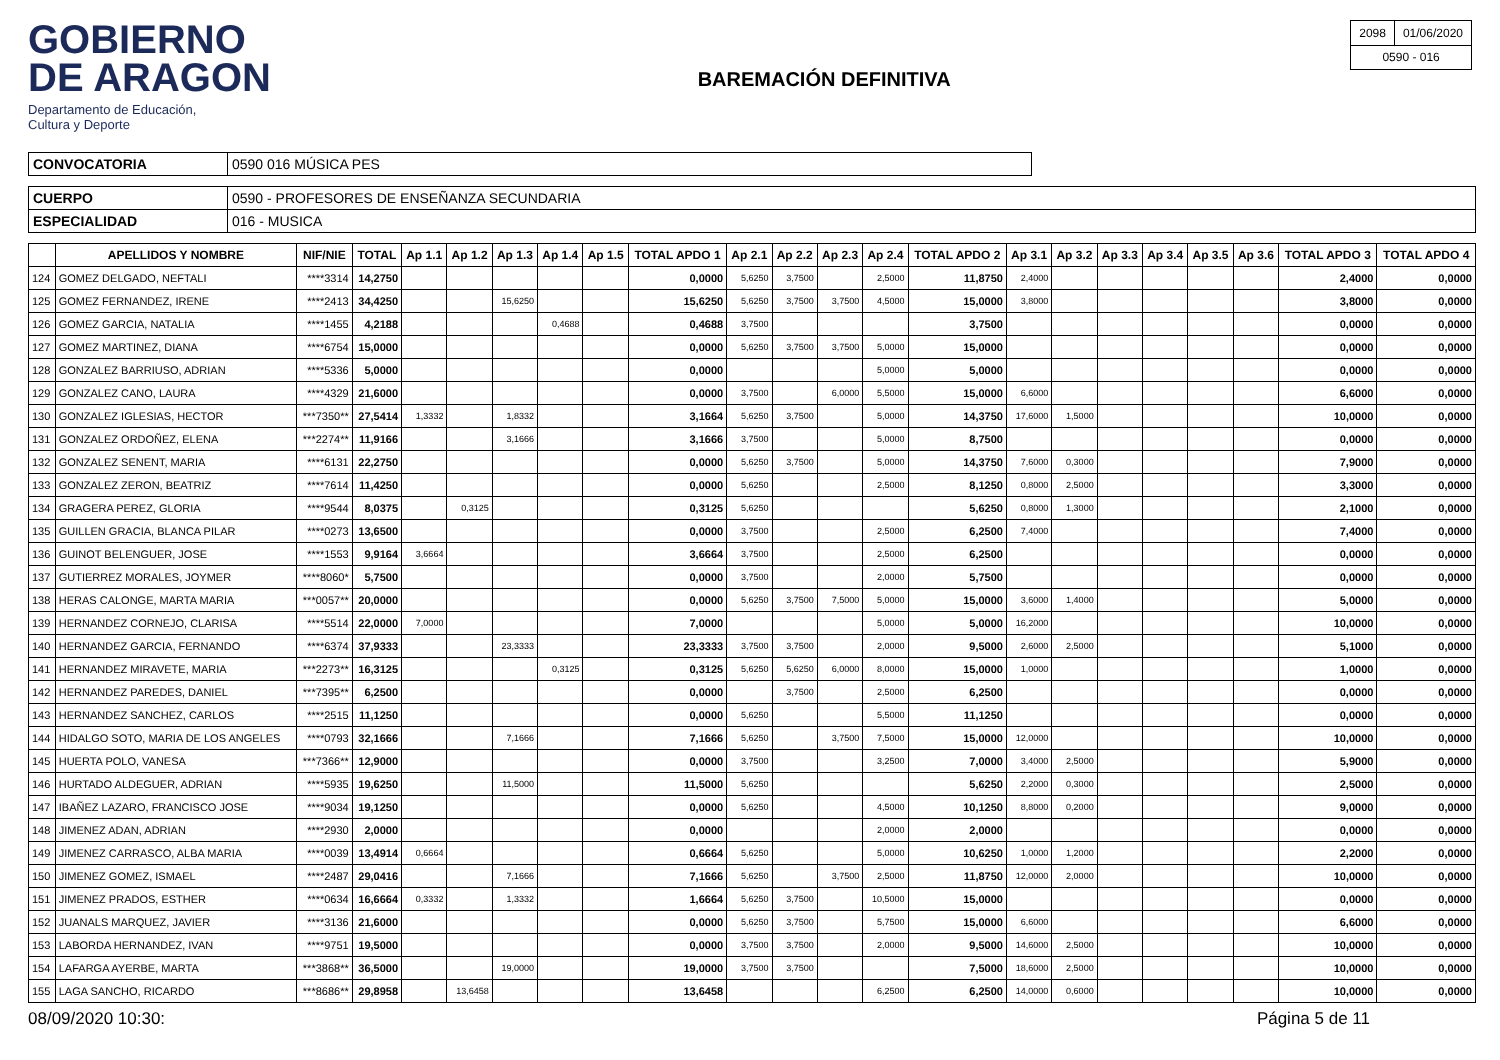GOBIERNO
DE ARAGON
Departamento de Educación,
Cultura y Deporte
BAREMACIÓN DEFINITIVA
| 2098 | 01/06/2020 |
| 0590 - 016 | |
| CONVOCATORIA | 0590 016 MÚSICA PES |
| CUERPO | 0590 - PROFESORES DE ENSEÑANZA SECUNDARIA |
| ESPECIALIDAD | 016 - MUSICA |
| | APELLIDOS Y NOMBRE | NIF/NIE | TOTAL | Ap 1.1 | Ap 1.2 | Ap 1.3 | Ap 1.4 | Ap 1.5 | TOTAL APDO 1 | Ap 2.1 | Ap 2.2 | Ap 2.3 | Ap 2.4 | TOTAL APDO 2 | Ap 3.1 | Ap 3.2 | Ap 3.3 | Ap 3.4 | Ap 3.5 | Ap 3.6 | TOTAL APDO 3 | TOTAL APDO 4 |
| --- | --- | --- | --- | --- | --- | --- | --- | --- | --- | --- | --- | --- | --- | --- | --- | --- | --- | --- | --- | --- | --- | --- |
| 124 | GOMEZ DELGADO, NEFTALI | ****3314 | 14,2750 | | | | | | 0,0000 | 5,6250 | 3,7500 | | 2,5000 | 11,8750 | 2,4000 | | | | | | 2,4000 | 0,0000 |
| 125 | GOMEZ FERNANDEZ, IRENE | ****2413 | 34,4250 | | | 15,6250 | | | 15,6250 | 5,6250 | 3,7500 | 3,7500 | 4,5000 | 15,0000 | 3,8000 | | | | | | 3,8000 | 0,0000 |
| 126 | GOMEZ GARCIA, NATALIA | ****1455 | 4,2188 | | | | 0,4688 | | 0,4688 | 3,7500 | | | | 3,7500 | | | | | | | 0,0000 | 0,0000 |
| 127 | GOMEZ MARTINEZ, DIANA | ****6754 | 15,0000 | | | | | | 0,0000 | 5,6250 | 3,7500 | 3,7500 | 5,0000 | 15,0000 | | | | | | | 0,0000 | 0,0000 |
| 128 | GONZALEZ BARRIUSO, ADRIAN | ****5336 | 5,0000 | | | | | | 0,0000 | | | | 5,0000 | 5,0000 | | | | | | | 0,0000 | 0,0000 |
| 129 | GONZALEZ CANO, LAURA | ****4329 | 21,6000 | | | | | | 0,0000 | 3,7500 | | 6,0000 | 5,5000 | 15,0000 | 6,6000 | | | | | | 6,6000 | 0,0000 |
| 130 | GONZALEZ IGLESIAS, HECTOR | ***7350** | 27,5414 | 1,3332 | | 1,8332 | | | 3,1664 | 5,6250 | 3,7500 | | 5,0000 | 14,3750 | 17,6000 | 1,5000 | | | | | 10,0000 | 0,0000 |
| 131 | GONZALEZ ORDOÑEZ, ELENA | ***2274** | 11,9166 | | | 3,1666 | | | 3,1666 | 3,7500 | | | 5,0000 | 8,7500 | | | | | | | 0,0000 | 0,0000 |
| 132 | GONZALEZ SENENT, MARIA | ****6131 | 22,2750 | | | | | | 0,0000 | 5,6250 | 3,7500 | | 5,0000 | 14,3750 | 7,6000 | 0,3000 | | | | | 7,9000 | 0,0000 |
| 133 | GONZALEZ ZERON, BEATRIZ | ****7614 | 11,4250 | | | | | | 0,0000 | 5,6250 | | | 2,5000 | 8,1250 | 0,8000 | 2,5000 | | | | | 3,3000 | 0,0000 |
| 134 | GRAGERA PEREZ, GLORIA | ****9544 | 8,0375 | | 0,3125 | | | | 0,3125 | 5,6250 | | | | 5,6250 | 0,8000 | 1,3000 | | | | | 2,1000 | 0,0000 |
| 135 | GUILLEN GRACIA, BLANCA PILAR | ****0273 | 13,6500 | | | | | | 0,0000 | 3,7500 | | | 2,5000 | 6,2500 | 7,4000 | | | | | | 7,4000 | 0,0000 |
| 136 | GUINOT BELENGUER, JOSE | ****1553 | 9,9164 | 3,6664 | | | | | 3,6664 | 3,7500 | | | 2,5000 | 6,2500 | | | | | | | 0,0000 | 0,0000 |
| 137 | GUTIERREZ MORALES, JOYMER | ****8060* | 5,7500 | | | | | | 0,0000 | 3,7500 | | | 2,0000 | 5,7500 | | | | | | | 0,0000 | 0,0000 |
| 138 | HERAS CALONGE, MARTA MARIA | ***0057** | 20,0000 | | | | | | 0,0000 | 5,6250 | 3,7500 | 7,5000 | 5,0000 | 15,0000 | 3,6000 | 1,4000 | | | | | 5,0000 | 0,0000 |
| 139 | HERNANDEZ CORNEJO, CLARISA | ****5514 | 22,0000 | 7,0000 | | | | | 7,0000 | | | | 5,0000 | 5,0000 | 16,2000 | | | | | | 10,0000 | 0,0000 |
| 140 | HERNANDEZ GARCIA, FERNANDO | ****6374 | 37,9333 | | | 23,3333 | | | 23,3333 | 3,7500 | 3,7500 | | 2,0000 | 9,5000 | 2,6000 | 2,5000 | | | | | 5,1000 | 0,0000 |
| 141 | HERNANDEZ MIRAVETE, MARIA | ***2273** | 16,3125 | | | | 0,3125 | | 0,3125 | 5,6250 | 5,6250 | 6,0000 | 8,0000 | 15,0000 | 1,0000 | | | | | | 1,0000 | 0,0000 |
| 142 | HERNANDEZ PAREDES, DANIEL | ***7395** | 6,2500 | | | | | | 0,0000 | | 3,7500 | | 2,5000 | 6,2500 | | | | | | | 0,0000 | 0,0000 |
| 143 | HERNANDEZ SANCHEZ, CARLOS | ****2515 | 11,1250 | | | | | | 0,0000 | 5,6250 | | | 5,5000 | 11,1250 | | | | | | | 0,0000 | 0,0000 |
| 144 | HIDALGO SOTO, MARIA DE LOS ANGELES | ****0793 | 32,1666 | | | 7,1666 | | | 7,1666 | 5,6250 | | 3,7500 | 7,5000 | 15,0000 | 12,0000 | | | | | | 10,0000 | 0,0000 |
| 145 | HUERTA POLO, VANESA | ***7366** | 12,9000 | | | | | | 0,0000 | 3,7500 | | | 3,2500 | 7,0000 | 3,4000 | 2,5000 | | | | | 5,9000 | 0,0000 |
| 146 | HURTADO ALDEGUER, ADRIAN | ****5935 | 19,6250 | | | 11,5000 | | | 11,5000 | 5,6250 | | | | 5,6250 | 2,2000 | 0,3000 | | | | | 2,5000 | 0,0000 |
| 147 | IBAÑEZ LAZARO, FRANCISCO JOSE | ****9034 | 19,1250 | | | | | | 0,0000 | 5,6250 | | | 4,5000 | 10,1250 | 8,8000 | 0,2000 | | | | | 9,0000 | 0,0000 |
| 148 | JIMENEZ ADAN, ADRIAN | ****2930 | 2,0000 | | | | | | 0,0000 | | | | 2,0000 | 2,0000 | | | | | | | 0,0000 | 0,0000 |
| 149 | JIMENEZ CARRASCO, ALBA MARIA | ****0039 | 13,4914 | 0,6664 | | | | | 0,6664 | 5,6250 | | | 5,0000 | 10,6250 | 1,0000 | 1,2000 | | | | | 2,2000 | 0,0000 |
| 150 | JIMENEZ GOMEZ, ISMAEL | ****2487 | 29,0416 | | | 7,1666 | | | 7,1666 | 5,6250 | | 3,7500 | 2,5000 | 11,8750 | 12,0000 | 2,0000 | | | | | 10,0000 | 0,0000 |
| 151 | JIMENEZ PRADOS, ESTHER | ****0634 | 16,6664 | 0,3332 | | 1,3332 | | | 1,6664 | 5,6250 | 3,7500 | | 10,5000 | 15,0000 | | | | | | | 0,0000 | 0,0000 |
| 152 | JUANALS MARQUEZ, JAVIER | ****3136 | 21,6000 | | | | | | 0,0000 | 5,6250 | 3,7500 | | 5,7500 | 15,0000 | 6,6000 | | | | | | 6,6000 | 0,0000 |
| 153 | LABORDA HERNANDEZ, IVAN | ****9751 | 19,5000 | | | | | | 0,0000 | 3,7500 | 3,7500 | | 2,0000 | 9,5000 | 14,6000 | 2,5000 | | | | | 10,0000 | 0,0000 |
| 154 | LAFARGA AYERBE, MARTA | ***3868** | 36,5000 | | | 19,0000 | | | 19,0000 | 3,7500 | 3,7500 | | | 7,5000 | 18,6000 | 2,5000 | | | | | 10,0000 | 0,0000 |
| 155 | LAGA SANCHO, RICARDO | ***8686** | 29,8958 | | 13,6458 | | | | 13,6458 | | | | 6,2500 | 6,2500 | 14,0000 | 0,6000 | | | | | 10,0000 | 0,0000 |
08/09/2020 10:30: Página 5 de 11